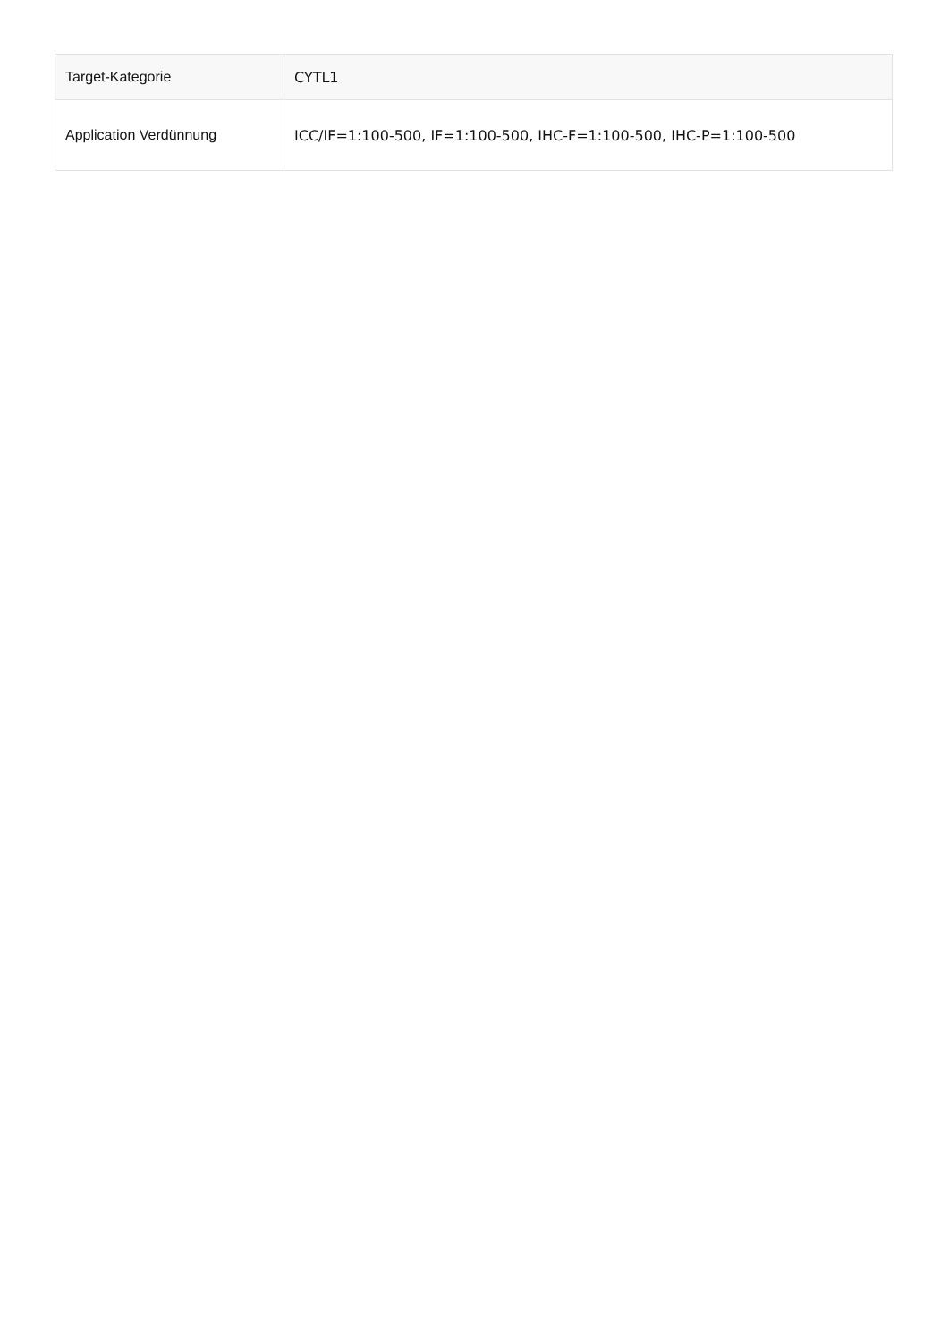| Target-Kategorie | CYTL1 |
| Application Verdünnung | ICC/IF=1:100-500, IF=1:100-500, IHC-F=1:100-500, IHC-P=1:100-500 |